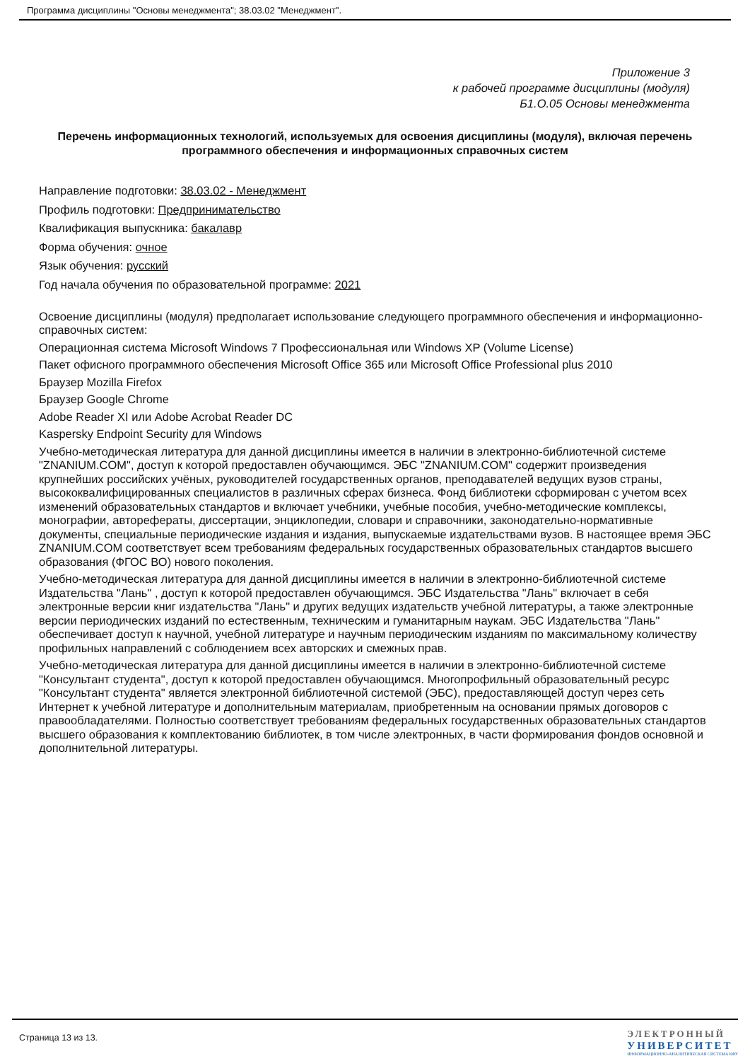Программа дисциплины "Основы менеджмента"; 38.03.02 "Менеджмент".
Приложение 3
к рабочей программе дисциплины (модуля)
Б1.О.05 Основы менеджмента
Перечень информационных технологий, используемых для освоения дисциплины (модуля), включая перечень программного обеспечения и информационных справочных систем
Направление подготовки: 38.03.02 - Менеджмент
Профиль подготовки: Предпринимательство
Квалификация выпускника: бакалавр
Форма обучения: очное
Язык обучения: русский
Год начала обучения по образовательной программе: 2021
Освоение дисциплины (модуля) предполагает использование следующего программного обеспечения и информационно-справочных систем:
Операционная система Microsoft Windows 7 Профессиональная или Windows XP (Volume License)
Пакет офисного программного обеспечения Microsoft Office 365 или Microsoft Office Professional plus 2010
Браузер Mozilla Firefox
Браузер Google Chrome
Adobe Reader XI или Adobe Acrobat Reader DC
Kaspersky Endpoint Security для Windows
Учебно-методическая литература для данной дисциплины имеется в наличии в электронно-библиотечной системе "ZNANIUM.COM", доступ к которой предоставлен обучающимся. ЭБС "ZNANIUM.COM" содержит произведения крупнейших российских учёных, руководителей государственных органов, преподавателей ведущих вузов страны, высококвалифицированных специалистов в различных сферах бизнеса. Фонд библиотеки сформирован с учетом всех изменений образовательных стандартов и включает учебники, учебные пособия, учебно-методические комплексы, монографии, авторефераты, диссертации, энциклопедии, словари и справочники, законодательно-нормативные документы, специальные периодические издания и издания, выпускаемые издательствами вузов. В настоящее время ЭБС ZNANIUM.COM соответствует всем требованиям федеральных государственных образовательных стандартов высшего образования (ФГОС ВО) нового поколения.
Учебно-методическая литература для данной дисциплины имеется в наличии в электронно-библиотечной системе Издательства "Лань" , доступ к которой предоставлен обучающимся. ЭБС Издательства "Лань" включает в себя электронные версии книг издательства "Лань" и других ведущих издательств учебной литературы, а также электронные версии периодических изданий по естественным, техническим и гуманитарным наукам. ЭБС Издательства "Лань" обеспечивает доступ к научной, учебной литературе и научным периодическим изданиям по максимальному количеству профильных направлений с соблюдением всех авторских и смежных прав.
Учебно-методическая литература для данной дисциплины имеется в наличии в электронно-библиотечной системе "Консультант студента", доступ к которой предоставлен обучающимся. Многопрофильный образовательный ресурс "Консультант студента" является электронной библиотечной системой (ЭБС), предоставляющей доступ через сеть Интернет к учебной литературе и дополнительным материалам, приобретенным на основании прямых договоров с правообладателями. Полностью соответствует требованиям федеральных государственных образовательных стандартов высшего образования к комплектованию библиотек, в том числе электронных, в части формирования фондов основной и дополнительной литературы.
Страница 13 из 13.
ЭЛЕКТРОННЫЙ
УНИВЕРСИТЕТ
ИНФОРМАЦИОННО-АНАЛИТИЧЕСКАЯ СИСТЕМА КФУ